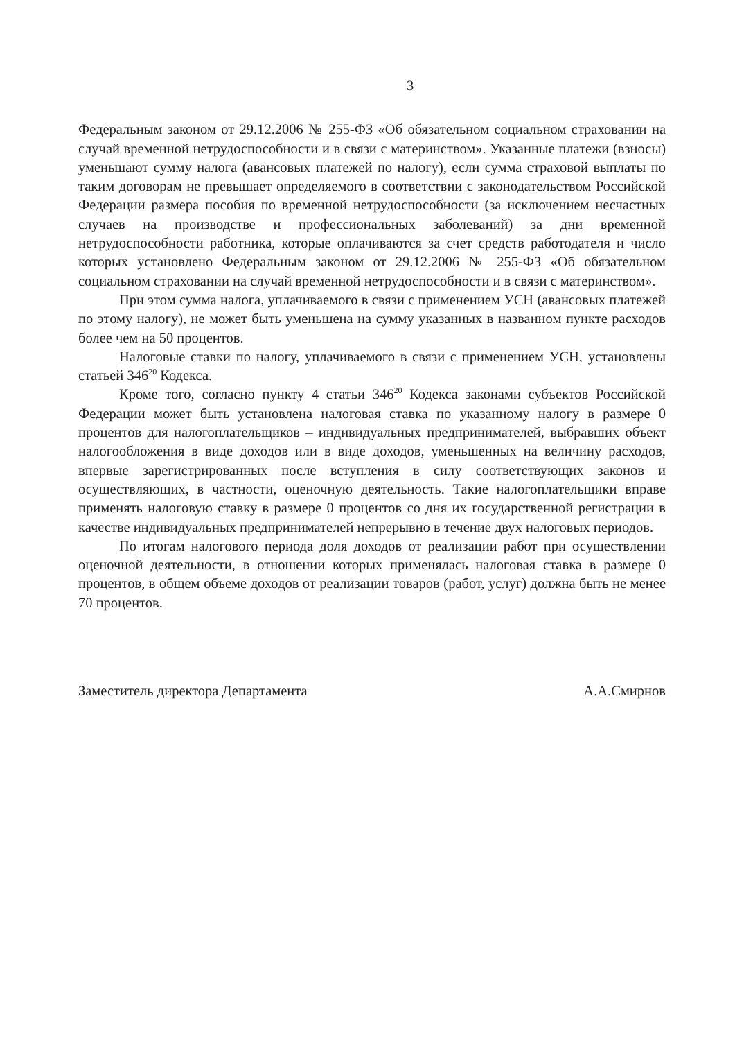3
Федеральным законом от 29.12.2006 № 255-ФЗ «Об обязательном социальном страховании на случай временной нетрудоспособности и в связи с материнством». Указанные платежи (взносы) уменьшают сумму налога (авансовых платежей по налогу), если сумма страховой выплаты по таким договорам не превышает определяемого в соответствии с законодательством Российской Федерации размера пособия по временной нетрудоспособности (за исключением несчастных случаев на производстве и профессиональных заболеваний) за дни временной нетрудоспособности работника, которые оплачиваются за счет средств работодателя и число которых установлено Федеральным законом от 29.12.2006 № 255-ФЗ «Об обязательном социальном страховании на случай временной нетрудоспособности и в связи с материнством».
При этом сумма налога, уплачиваемого в связи с применением УСН (авансовых платежей по этому налогу), не может быть уменьшена на сумму указанных в названном пункте расходов более чем на 50 процентов.
Налоговые ставки по налогу, уплачиваемого в связи с применением УСН, установлены статьей 346<sup>20</sup> Кодекса.
Кроме того, согласно пункту 4 статьи 346<sup>20</sup> Кодекса законами субъектов Российской Федерации может быть установлена налоговая ставка по указанному налогу в размере 0 процентов для налогоплательщиков – индивидуальных предпринимателей, выбравших объект налогообложения в виде доходов или в виде доходов, уменьшенных на величину расходов, впервые зарегистрированных после вступления в силу соответствующих законов и осуществляющих, в частности, оценочную деятельность. Такие налогоплательщики вправе применять налоговую ставку в размере 0 процентов со дня их государственной регистрации в качестве индивидуальных предпринимателей непрерывно в течение двух налоговых периодов.
По итогам налогового периода доля доходов от реализации работ при осуществлении оценочной деятельности, в отношении которых применялась налоговая ставка в размере 0 процентов, в общем объеме доходов от реализации товаров (работ, услуг) должна быть не менее 70 процентов.
Заместитель директора Департамента А.А.Смирнов